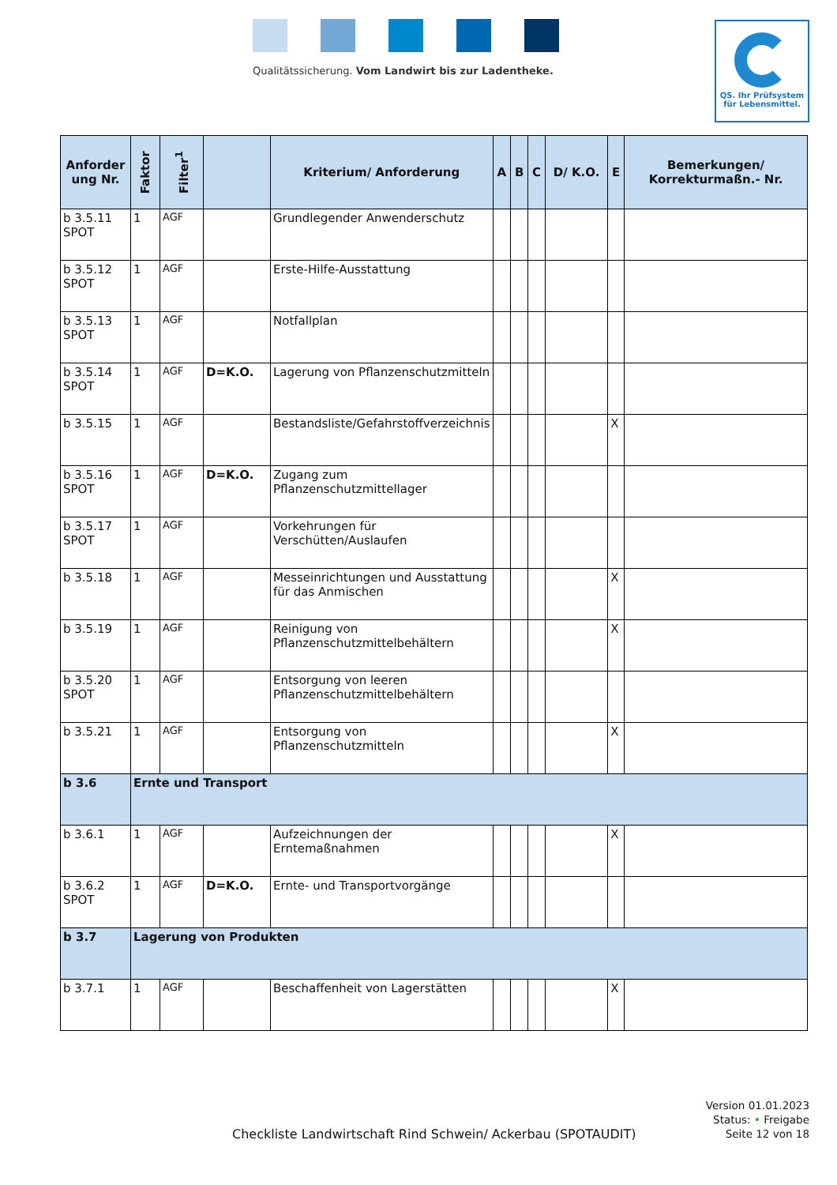Qualitätssicherung. Vom Landwirt bis zur Ladentheke.
QS. Ihr Prüfsystem
für Lebensmittel.
| Anforder ung Nr. | Faktor | Filter<sup>1</sup> | | Kriterium/ Anforderung | A | B | C | D/ K.O. | E | Bemerkungen/ Korrekturmaßn.- Nr. |
| --- | --- | --- | --- | --- | --- | --- | --- | --- | --- | --- |
| b 3.5.11 SPOT | 1 | AGF | | Grundlegender Anwenderschutz | | | | | | |
| b 3.5.12 SPOT | 1 | AGF | | Erste-Hilfe-Ausstattung | | | | | | |
| b 3.5.13 SPOT | 1 | AGF | | Notfallplan | | | | | | |
| b 3.5.14 SPOT | 1 | AGF | D=K.O. | Lagerung von Pflanzenschutzmitteln | | | | | | |
| b 3.5.15 | 1 | AGF | | Bestandsliste/Gefahrstoffverzeichnis | | | | | X | |
| b 3.5.16 SPOT | 1 | AGF | D=K.O. | Zugang zum Pflanzenschutzmittellager | | | | | | |
| b 3.5.17 SPOT | 1 | AGF | | Vorkehrungen für Verschütten/Auslaufen | | | | | | |
| b 3.5.18 | 1 | AGF | | Messeinrichtungen und Ausstattung für das Anmischen | | | | | X | |
| b 3.5.19 | 1 | AGF | | Reinigung von Pflanzenschutzmittelbehältern | | | | | X | |
| b 3.5.20 SPOT | 1 | AGF | | Entsorgung von leeren Pflanzenschutzmittelbehältern | | | | | | |
| b 3.5.21 | 1 | AGF | | Entsorgung von Pflanzenschutzmitteln | | | | | X | |
| b 3.6 | Ernte und Transport | | | | | | | | | |
| b 3.6.1 | 1 | AGF | | Aufzeichnungen der Erntemaßnahmen | | | | | X | |
| b 3.6.2 SPOT | 1 | AGF | D=K.O. | Ernte- und Transportvorgänge | | | | | | |
| b 3.7 | Lagerung von Produkten | | | | | | | | | |
| b 3.7.1 | 1 | AGF | | Beschaffenheit von Lagerstätten | | | | | X | |
Checkliste Landwirtschaft Rind Schwein/ Ackerbau (SPOTAUDIT)
Version 01.01.2023
Status: • Freigabe
Seite 12 von 18